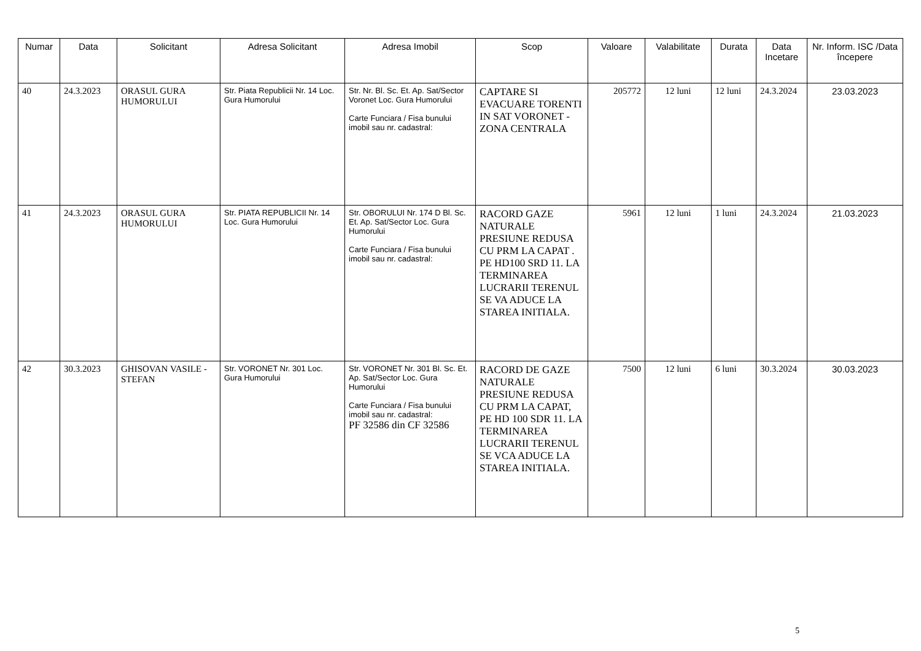| Numar | Data | Solicitant | Adresa Solicitant | Adresa Imobil | Scop | Valoare | Valabilitate | Durata | Data Incetare | Nr. Inform. ISC /Data începere |
| --- | --- | --- | --- | --- | --- | --- | --- | --- | --- | --- |
| 40 | 24.3.2023 | ORASUL GURA HUMORULUI | Str. Piata Republicii Nr. 14 Loc. Gura Humorului | Str. Nr. Bl. Sc. Et. Ap. Sat/Sector Voronet Loc. Gura Humorului Carte Funciara / Fisa bunului imobil sau nr. cadastral: | CAPTARE SI EVACUARE TORENTI IN SAT VORONET - ZONA CENTRALA | 205772 | 12 luni | 12 luni | 24.3.2024 | 23.03.2023 |
| 41 | 24.3.2023 | ORASUL GURA HUMORULUI | Str. PIATA REPUBLICII Nr. 14 Loc. Gura Humorului | Str. OBORULUI Nr. 174 D Bl. Sc. Et. Ap. Sat/Sector Loc. Gura Humorului Carte Funciara / Fisa bunului imobil sau nr. cadastral: | RACORD GAZE NATURALE PRESIUNE REDUSA CU PRM LA CAPAT . PE HD100 SRD 11. LA TERMINAREA LUCRARII TERENUL SE VA ADUCE LA STAREA INITIALA. | 5961 | 12 luni | 1 luni | 24.3.2024 | 21.03.2023 |
| 42 | 30.3.2023 | GHISOVAN VASILE - STEFAN | Str. VORONET Nr. 301 Loc. Gura Humorului | Str. VORONET Nr. 301 Bl. Sc. Et. Ap. Sat/Sector Loc. Gura Humorului Carte Funciara / Fisa bunului imobil sau nr. cadastral: PF 32586 din CF 32586 | RACORD DE GAZE NATURALE PRESIUNE REDUSA CU PRM LA CAPAT, PE HD 100 SDR 11. LA TERMINAREA LUCRARII TERENUL SE VCA ADUCE LA STAREA INITIALA. | 7500 | 12 luni | 6 luni | 30.3.2024 | 30.03.2023 |
5